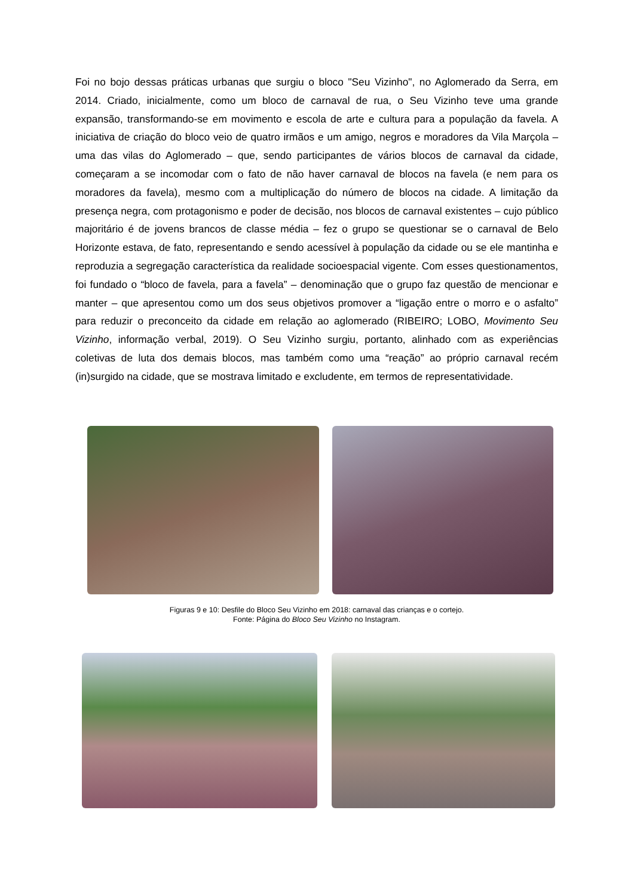Foi no bojo dessas práticas urbanas que surgiu o bloco "Seu Vizinho", no Aglomerado da Serra, em 2014. Criado, inicialmente, como um bloco de carnaval de rua, o Seu Vizinho teve uma grande expansão, transformando-se em movimento e escola de arte e cultura para a população da favela. A iniciativa de criação do bloco veio de quatro irmãos e um amigo, negros e moradores da Vila Marçola – uma das vilas do Aglomerado – que, sendo participantes de vários blocos de carnaval da cidade, começaram a se incomodar com o fato de não haver carnaval de blocos na favela (e nem para os moradores da favela), mesmo com a multiplicação do número de blocos na cidade. A limitação da presença negra, com protagonismo e poder de decisão, nos blocos de carnaval existentes – cujo público majoritário é de jovens brancos de classe média – fez o grupo se questionar se o carnaval de Belo Horizonte estava, de fato, representando e sendo acessível à população da cidade ou se ele mantinha e reproduzia a segregação característica da realidade socioespacial vigente. Com esses questionamentos, foi fundado o “bloco de favela, para a favela” – denominação que o grupo faz questão de mencionar e manter – que apresentou como um dos seus objetivos promover a “ligação entre o morro e o asfalto” para reduzir o preconceito da cidade em relação ao aglomerado (RIBEIRO; LOBO, Movimento Seu Vizinho, informação verbal, 2019). O Seu Vizinho surgiu, portanto, alinhado com as experiências coletivas de luta dos demais blocos, mas também como uma “reação” ao próprio carnaval recém (in)surgido na cidade, que se mostrava limitado e excludente, em termos de representatividade.
Figuras 9 e 10: Desfile do Bloco Seu Vizinho em 2018: carnaval das crianças e o cortejo.
Fonte: Página do Bloco Seu Vizinho no Instagram.